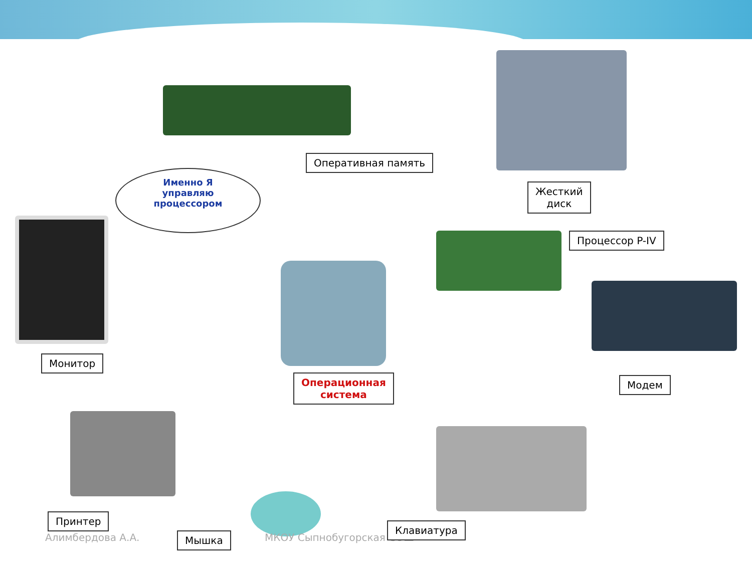Именно Я
управляю
процессором
Оперативная память
Жесткий
диск
Процессор P-IV
Монитор
Операционная
система
Модем
Принтер
Алимбердова А.А. Мышка МКОУ Сыпнобугорская СОШ
Клавиатура